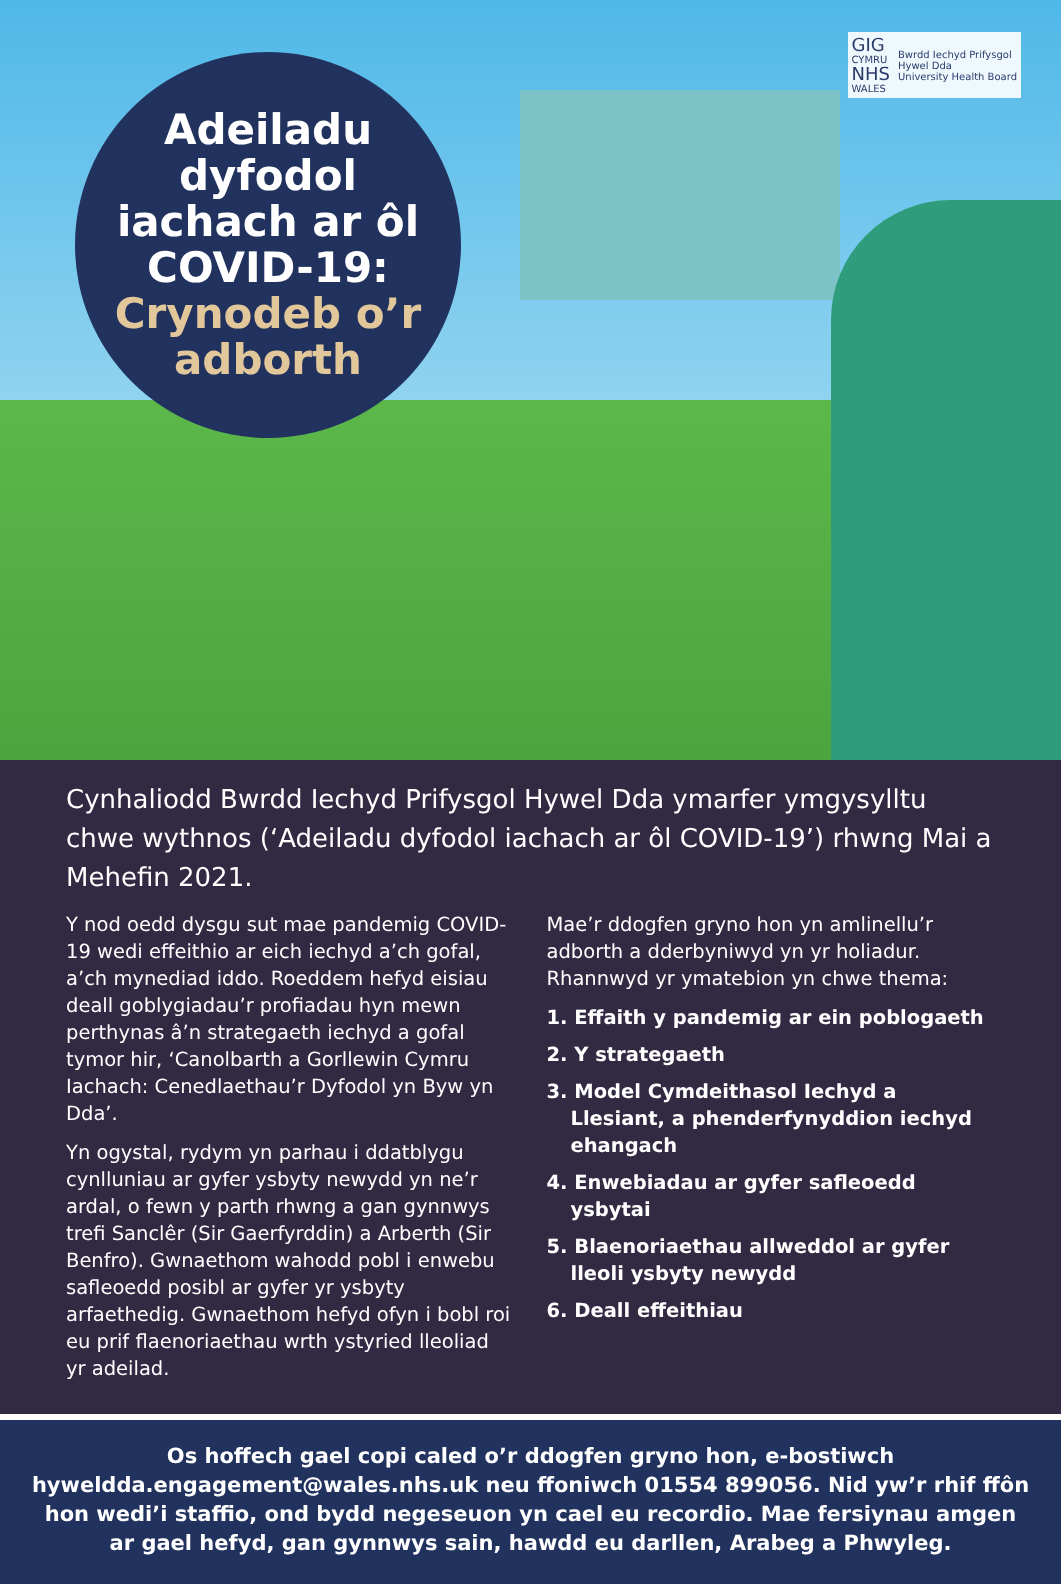GIG
CYMRU
NHS
WALES
Bwrdd Iechyd Prifysgol
Hywel Dda
University Health Board
Adeiladu
dyfodol
iachach ar ôl
COVID-19:
Crynodeb o’r
adborth
Cynhaliodd Bwrdd Iechyd Prifysgol Hywel Dda ymarfer ymgysylltu chwe wythnos (‘Adeiladu dyfodol iachach ar ôl COVID-19’) rhwng Mai a Mehefin 2021.
Y nod oedd dysgu sut mae pandemig COVID-19 wedi effeithio ar eich iechyd a’ch gofal, a’ch mynediad iddo. Roeddem hefyd eisiau deall goblygiadau’r profiadau hyn mewn perthynas â’n strategaeth iechyd a gofal tymor hir, ‘Canolbarth a Gorllewin Cymru Iachach: Cenedlaethau’r Dyfodol yn Byw yn Dda’.
Yn ogystal, rydym yn parhau i ddatblygu cynlluniau ar gyfer ysbyty newydd yn ne’r ardal, o fewn y parth rhwng a gan gynnwys trefi Sanclêr (Sir Gaerfyrddin) a Arberth (Sir Benfro). Gwnaethom wahodd pobl i enwebu safleoedd posibl ar gyfer yr ysbyty arfaethedig. Gwnaethom hefyd ofyn i bobl roi eu prif flaenoriaethau wrth ystyried lleoliad yr adeilad.
Mae’r ddogfen gryno hon yn amlinellu’r adborth a dderbyniwyd yn yr holiadur. Rhannwyd yr ymatebion yn chwe thema:
1. Effaith y pandemig ar ein poblogaeth
2. Y strategaeth
3. Model Cymdeithasol Iechyd a Llesiant, a phenderfynyddion iechyd ehangach
4. Enwebiadau ar gyfer safleoedd ysbytai
5. Blaenoriaethau allweddol ar gyfer lleoli ysbyty newydd
6. Deall effeithiau
Os hoffech gael copi caled o’r ddogfen gryno hon, e-bostiwch hyweldda.engagement@wales.nhs.uk neu ffoniwch 01554 899056. Nid yw’r rhif ffôn hon wedi’i staffio, ond bydd negeseuon yn cael eu recordio. Mae fersiynau amgen ar gael hefyd, gan gynnwys sain, hawdd eu darllen, Arabeg a Phwyleg.